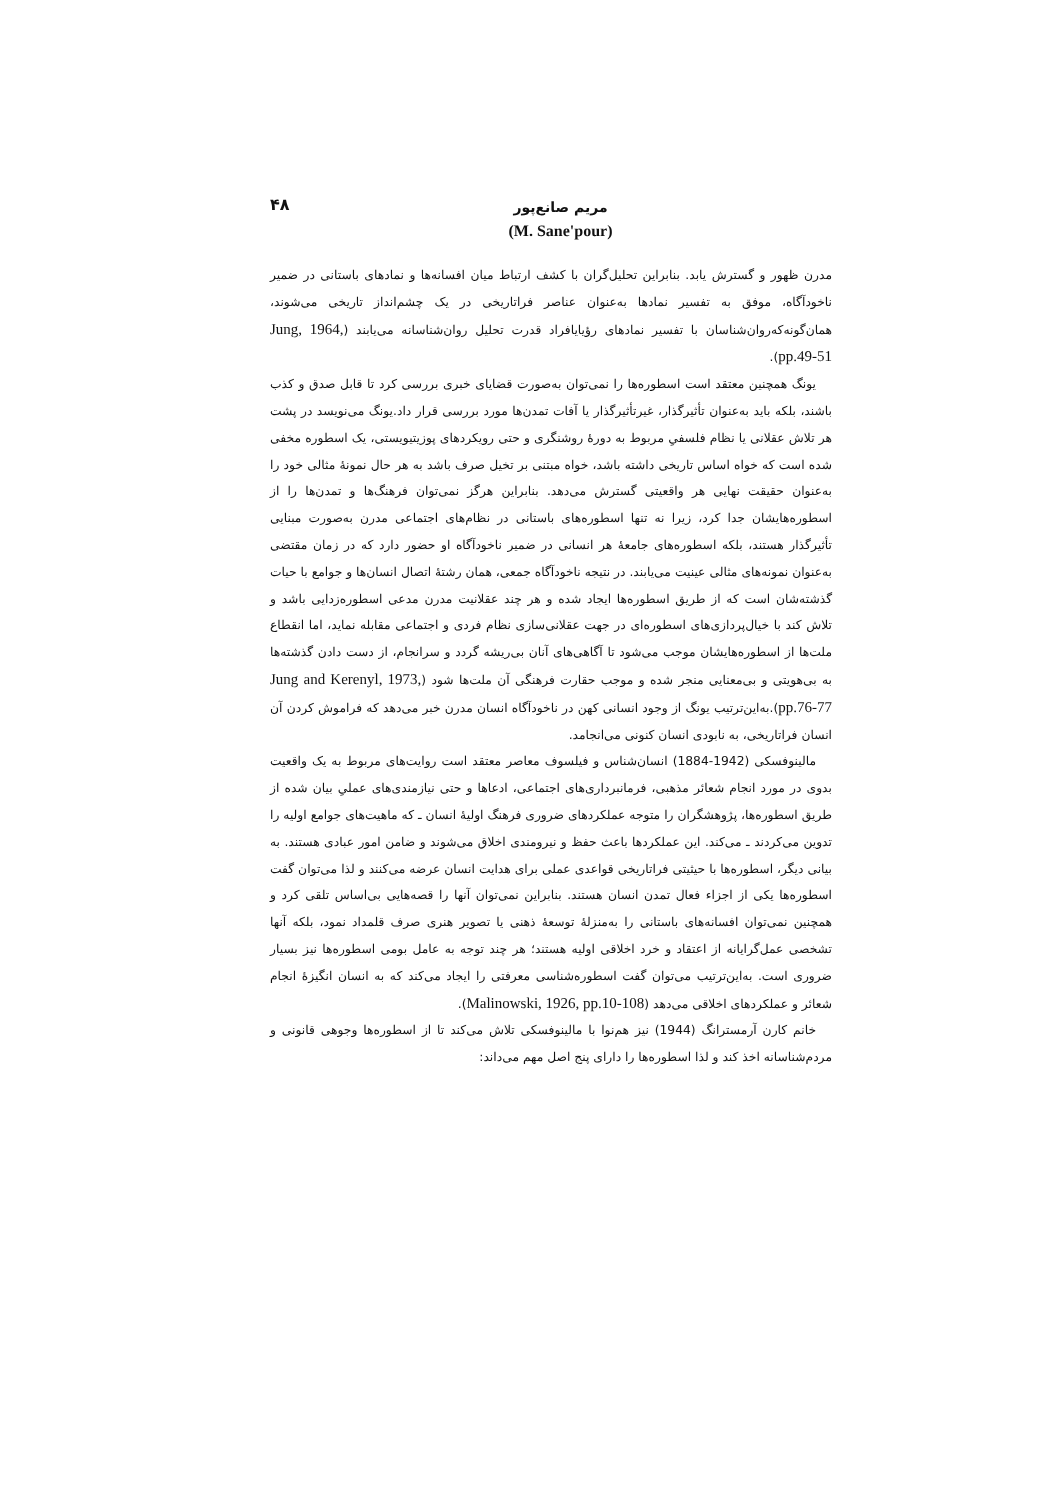۴۸
مریم صانع‌پور
(M. Sane'pour)
مدرن ظهور و گسترش یابد. بنابراین تحلیل‌گران با کشف ارتباط میان افسانه‌ها و نمادهای باستانی در ضمیر ناخودآگاه، موفق به تفسیر نمادها به‌عنوان عناصر فراتاریخی در یک چشم‌انداز تاریخی می‌شوند، همان‌گونه‌که‌روان‌شناسان با تفسیر نمادهای رؤیایافراد قدرت تحلیل روان‌شناسانه می‌یابند (Jung, 1964, pp.49-51).
یونگ همچنین معتقد است اسطوره‌ها را نمی‌توان به‌صورت قضایای خبری بررسی کرد تا قابل صدق و کذب باشند، بلکه باید به‌عنوان تأثیرگذار، غیرتأثیرگذار یا آفات تمدن‌ها مورد بررسی قرار داد.یونگ می‌نویسد در پشت هر تلاش عقلانی یا نظام فلسفیِ مربوط به دورهٔ روشنگری و حتی رویکردهای پوزیتیویستی، یک اسطوره مخفی شده است که خواه اساس تاریخی داشته باشد، خواه مبتنی بر تخیل صرف باشد به هر حال نمونهٔ مثالی خود را به‌عنوان حقیقت نهایی هر واقعیتی گسترش می‌دهد. بنابراین هرگز نمی‌توان فرهنگ‌ها و تمدن‌ها را از اسطوره‌هایشان جدا کرد، زیرا نه تنها اسطوره‌های باستانی در نظام‌های اجتماعی مدرن به‌صورت مبنایی تأثیرگذار هستند، بلکه اسطوره‌های جامعهٔ هر انسانی در ضمیر ناخودآگاه او حضور دارد که در زمان مقتضی به‌عنوان نمونه‌های مثالی عینیت می‌یابند. در نتیجه ناخودآگاه جمعی، همان رشتهٔ اتصال انسان‌ها و جوامع با حیات گذشته‌شان است که از طریق اسطوره‌ها ایجاد شده و هر چند عقلانیت مدرن مدعی اسطوره‌زدایی باشد و تلاش کند با خیال‌پردازی‌های اسطوره‌ای در جهت عقلانی‌سازی نظام فردی و اجتماعی مقابله نماید، اما انقطاع ملت‌ها از اسطوره‌هایشان موجب می‌شود تا آگاهی‌های آنان بی‌ریشه گردد و سرانجام، از دست دادن گذشته‌ها به بی‌هویتی و بی‌معنایی منجر شده و موجب حقارت فرهنگی آن ملت‌ها شود (Jung and Kerenyl, 1973, pp.76-77).به‌این‌ترتیب یونگ از وجود انسانی کهن در ناخودآگاه انسان مدرن خبر می‌دهد که فراموش کردن آن انسان فراتاریخی، به نابودی انسان کنونی می‌انجامد.
مالینوفسکی (1942-1884) انسان‌شناس و فیلسوف معاصر معتقد است روایت‌های مربوط به یک واقعیت بدوی در مورد انجام شعائر مذهبی، فرمانبرداری‌های اجتماعی، ادعاها و حتی نیازمندی‌های عملیِ بیان شده از طریق اسطوره‌ها، پژوهشگران را متوجه عملکردهای ضروری فرهنگ اولیهٔ انسان ـ که ماهیت‌های جوامع اولیه را تدوین می‌کردند ـ می‌کند. این عملکردها باعث حفظ و نیرومندی اخلاق می‌شوند و ضامن امور عبادی هستند. به بیانی دیگر، اسطوره‌ها با حیثیتی فراتاریخی قواعدی عملی برای هدایت انسان عرضه می‌کنند و لذا می‌توان گفت اسطوره‌ها یکی از اجزاء فعال تمدن انسان هستند. بنابراین نمی‌توان آنها را قصه‌هایی بی‌اساس تلقی کرد و همچنین نمی‌توان افسانه‌های باستانی را به‌منزلهٔ توسعهٔ ذهنی یا تصویر هنری صرف قلمداد نمود، بلکه آنها تشخصی عمل‌گرایانه از اعتقاد و خرد اخلاقی اولیه هستند؛ هر چند توجه به عامل بومی اسطوره‌ها نیز بسیار ضروری است. به‌این‌ترتیب می‌توان گفت اسطوره‌شناسی معرفتی را ایجاد می‌کند که به انسان انگیزهٔ انجام شعائر و عملکردهای اخلاقی می‌دهد (Malinowski, 1926, pp.10-108).
خانم کارن آرمسترانگ (1944) نیز هم‌نوا با مالینوفسکی تلاش می‌کند تا از اسطوره‌ها وجوهی قانونی و مردم‌شناسانه اخذ کند و لذا اسطوره‌ها را دارای پنج اصل مهم می‌داند: